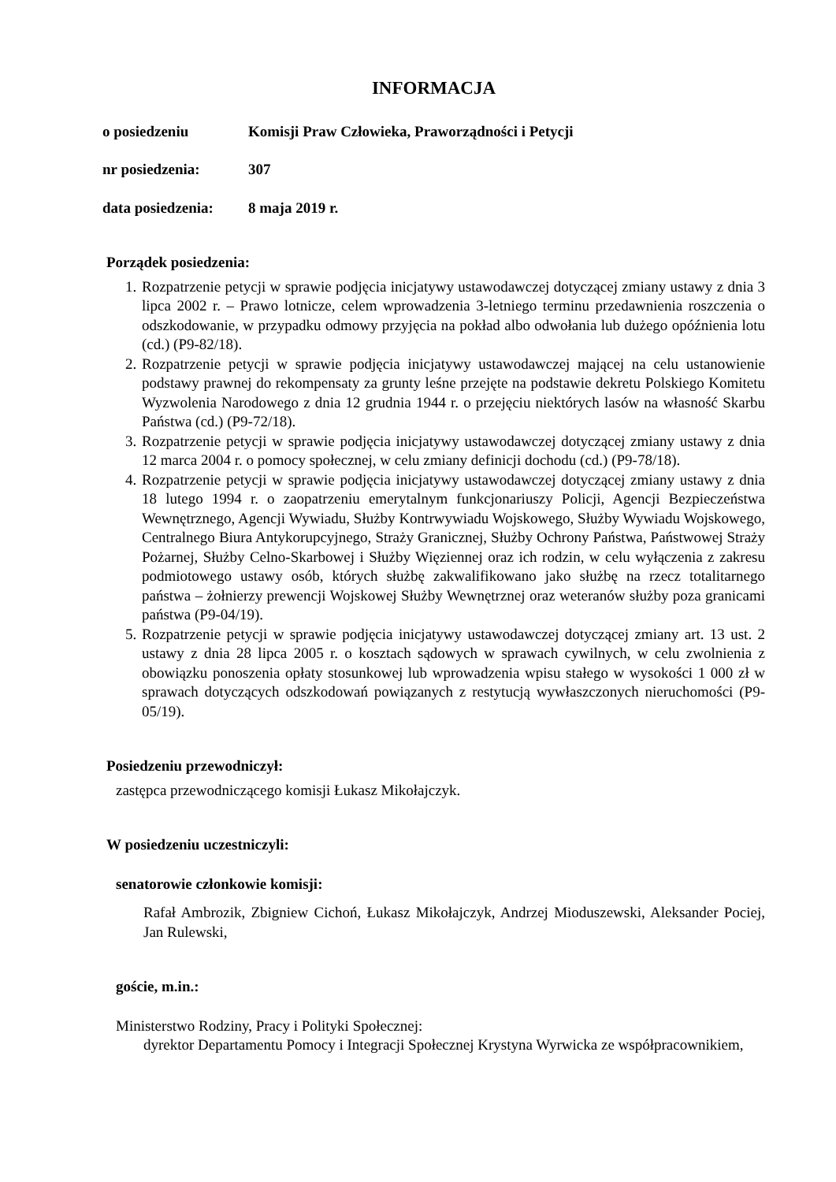INFORMACJA
o posiedzeniu Komisji Praw Człowieka, Praworządności i Petycji
nr posiedzenia: 307
data posiedzenia:
8 maja 2019 r.
Porządek posiedzenia:
1. Rozpatrzenie petycji w sprawie podjęcia inicjatywy ustawodawczej dotyczącej zmiany ustawy z dnia 3 lipca 2002 r. – Prawo lotnicze, celem wprowadzenia 3-letniego terminu przedawnienia roszczenia o odszkodowanie, w przypadku odmowy przyjęcia na pokład albo odwołania lub dużego opóźnienia lotu (cd.) (P9-82/18).
2. Rozpatrzenie petycji w sprawie podjęcia inicjatywy ustawodawczej mającej na celu ustanowienie podstawy prawnej do rekompensaty za grunty leśne przejęte na podstawie dekretu Polskiego Komitetu Wyzwolenia Narodowego z dnia 12 grudnia 1944 r. o przejęciu niektórych lasów na własność Skarbu Państwa (cd.) (P9-72/18).
3. Rozpatrzenie petycji w sprawie podjęcia inicjatywy ustawodawczej dotyczącej zmiany ustawy z dnia 12 marca 2004 r. o pomocy społecznej, w celu zmiany definicji dochodu (cd.) (P9-78/18).
4. Rozpatrzenie petycji w sprawie podjęcia inicjatywy ustawodawczej dotyczącej zmiany ustawy z dnia 18 lutego 1994 r. o zaopatrzeniu emerytalnym funkcjonariuszy Policji, Agencji Bezpieczeństwa Wewnętrznego, Agencji Wywiadu, Służby Kontrwywiadu Wojskowego, Służby Wywiadu Wojskowego, Centralnego Biura Antykorupcyjnego, Straży Granicznej, Służby Ochrony Państwa, Państwowej Straży Pożarnej, Służby Celno-Skarbowej i Służby Więziennej oraz ich rodzin, w celu wyłączenia z zakresu podmiotowego ustawy osób, których służbę zakwalifikowano jako służbę na rzecz totalitarnego państwa – żołnierzy prewencji Wojskowej Służby Wewnętrznej oraz weteranów służby poza granicami państwa (P9-04/19).
5. Rozpatrzenie petycji w sprawie podjęcia inicjatywy ustawodawczej dotyczącej zmiany art. 13 ust. 2 ustawy z dnia 28 lipca 2005 r. o kosztach sądowych w sprawach cywilnych, w celu zwolnienia z obowiązku ponoszenia opłaty stosunkowej lub wprowadzenia wpisu stałego w wysokości 1 000 zł w sprawach dotyczących odszkodowań powiązanych z restytucją wywłaszczonych nieruchomości (P9-05/19).
Posiedzeniu przewodniczył:
zastępca przewodniczącego komisji Łukasz Mikołajczyk.
W posiedzeniu uczestniczyli:
senatorowie członkowie komisji:
Rafał Ambrozik, Zbigniew Cichoń, Łukasz Mikołajczyk, Andrzej Mioduszewski, Aleksander Pociej, Jan Rulewski,
goście, m.in.:
Ministerstwo Rodziny, Pracy i Polityki Społecznej:
dyrektor Departamentu Pomocy i Integracji Społecznej Krystyna Wyrwicka ze współpracownikiem,